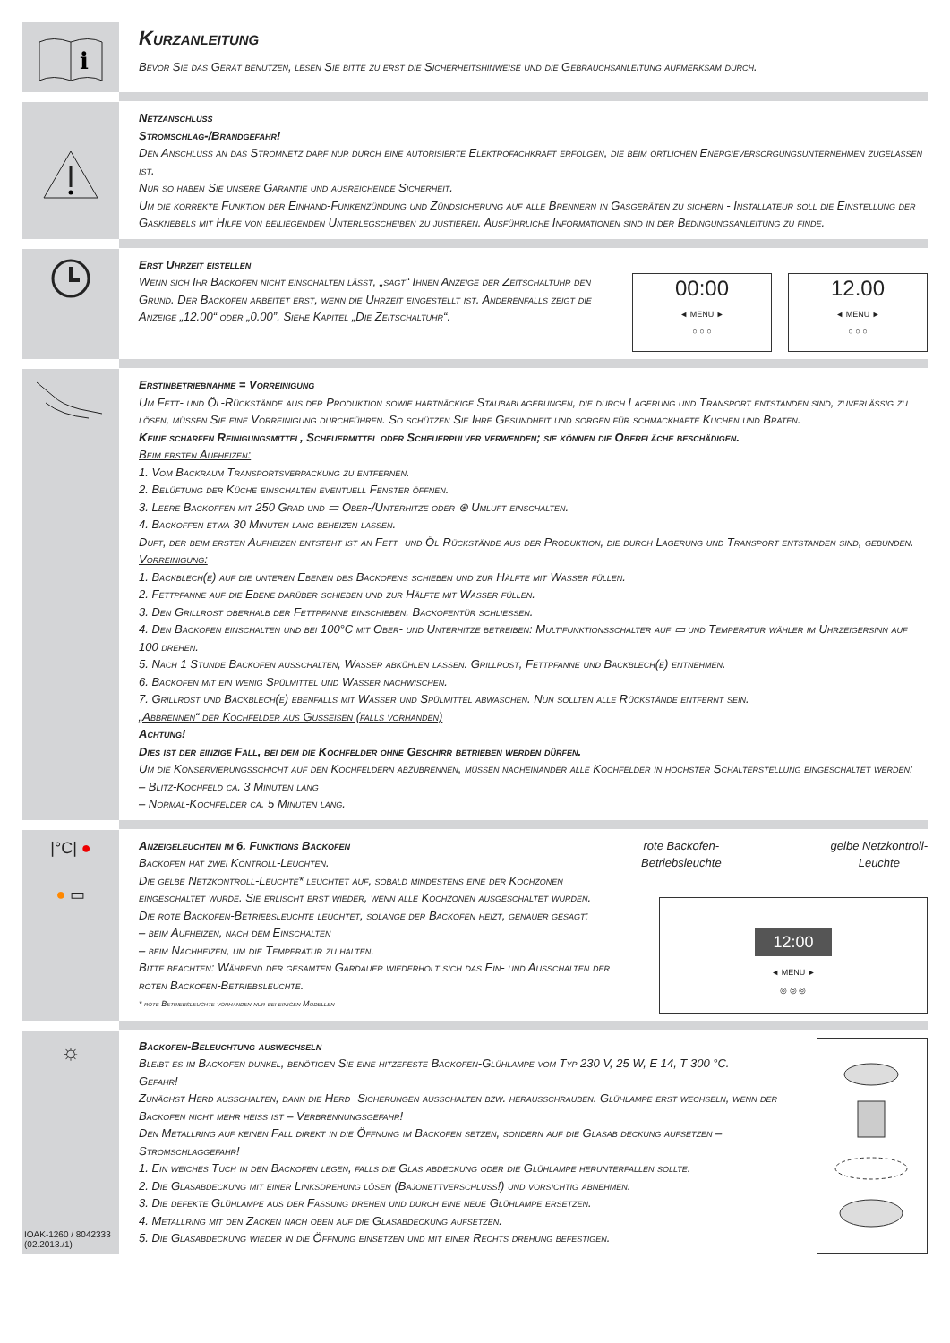i
Kurzanleitung
Bevor Sie das Gerät benutzen, lesen Sie bitte zu erst die Sicherheitshinweise und die Gebrauchsanleitung aufmerksam durch.
Netzanschluss
Stromschlag-/Brandgefahr!
Den Anschluss an das Stromnetz darf nur durch eine autorisierte Elektrofachkraft erfolgen, die beim örtlichen Energieversorgungsunternehmen zugelassen ist.
Nur so haben Sie unsere Garantie und ausreichende Sicherheit.
Um die korrekte Funktion der Einhand-Funkenzündung und Zündsicherung auf alle Brennern in Gasgeräten zu sichern - Installateur soll die Einstellung der Gasknebels mit Hilfe von beiliegenden Unterlegscheiben zu justieren. Ausführliche Informationen sind in der Bedingungsanleitung zu finde.
Erst Uhrzeit eistellen
Wenn sich Ihr Backofen nicht einschalten lässt, „sagt“ Ihnen Anzeige der Zeitschaltuhr den Grund. Der Backofen arbeitet erst, wenn die Uhrzeit eingestellt ist. Anderenfalls zeigt die Anzeige „12.00“ oder „0.00”. Siehe Kapitel „Die Zeitschaltuhr“.
00:00
◄ MENU ►
○ ○ ○
12.00
◄ MENU ►
○ ○ ○
Erstinbetriebnahme = Vorreinigung
Um Fett- und Öl-Rückstände aus der Produktion sowie hartnäckige Staubablagerungen, die durch Lagerung und Transport entstanden sind, zuverlässig zu lösen, müssen Sie eine Vorreinigung durchführen. So schützen Sie Ihre Gesundheit und sorgen für schmackhafte Kuchen und Braten.
Keine scharfen Reinigungsmittel, Scheuermittel oder Scheuerpulver verwenden; sie können die Oberfläche beschädigen.
Beim ersten Aufheizen:
1. Vom Backraum Transportsverpackung zu entfernen.
2. Belüftung der Küche einschalten eventuell Fenster öffnen.
3. Leere Backoffen mit 250 Grad und ▭ Ober-/Unterhitze oder ⊛ Umluft einschalten.
4. Backoffen etwa 30 Minuten lang beheizen lassen.
Duft, der beim ersten Aufheizen entsteht ist an Fett- und Öl-Rückstände aus der Produktion, die durch Lagerung und Transport entstanden sind, gebunden.
Vorreinigung:
1. Backblech(e) auf die unteren Ebenen des Backofens schieben und zur Hälfte mit Wasser füllen.
2. Fettpfanne auf die Ebene darüber schieben und zur Hälfte mit Wasser füllen.
3. Den Grillrost oberhalb der Fettpfanne einschieben. Backofentür schliessen.
4. Den Backofen einschalten und bei 100°C mit Ober- und Unterhitze betreiben: Multifunktionsschalter auf ▭ und Temperatur wähler im Uhrzeigersinn auf 100 drehen.
5. Nach 1 Stunde Backofen ausschalten, Wasser abkühlen lassen. Grillrost, Fettpfanne und Backblech(e) entnehmen.
6. Backofen mit ein wenig Spülmittel und Wasser nachwischen.
7. Grillrost und Backblech(e) ebenfalls mit Wasser und Spülmittel abwaschen. Nun sollten alle Rückstände entfernt sein.
„Abbrennen“ der Kochfelder aus Gusseisen (falls vorhanden)
Achtung!
Dies ist der einzige Fall, bei dem die Kochfelder ohne Geschirr betrieben werden dürfen.
Um die Konservierungsschicht auf den Kochfeldern abzubrennen, müssen nacheinander alle Kochfelder in höchster Schalterstellung eingeschaltet werden:
– Blitz-Kochfeld ca. 3 Minuten lang
– Normal-Kochfelder ca. 5 Minuten lang.
|°C| ●
● ▭
Anzeigeleuchten im 6. Funktions Backofen
Backofen hat zwei Kontroll-Leuchten.
Die gelbe Netzkontroll-Leuchte* leuchtet auf, sobald mindestens eine der Kochzonen eingeschaltet wurde. Sie erlischt erst wieder, wenn alle Kochzonen ausgeschaltet wurden.
Die rote Backofen-Betriebsleuchte leuchtet, solange der Backofen heizt, genauer gesagt:
– beim Aufheizen, nach dem Einschalten
– beim Nachheizen, um die Temperatur zu halten.
Bitte beachten: Während der gesamten Gardauer wiederholt sich das Ein- und Ausschalten der roten Backofen-Betriebsleuchte.
* rote Betriebsleuchte vorhanden nur bei einigen Modellen
rote Backofen-
Betriebsleuchte
gelbe Netzkontroll-
Leuchte
12:00
◄ MENU ►
◎ ◎ ◎
☼
IOAK-1260 / 8042333
(02.2013./1)
Backofen-Beleuchtung auswechseln
Bleibt es im Backofen dunkel, benötigen Sie eine hitzefeste Backofen-Glühlampe vom Typ 230 V, 25 W, E 14, T 300 °C.
Gefahr!
Zunächst Herd ausschalten, dann die Herd- Sicherungen ausschalten bzw. herausschrauben. Glühlampe erst wechseln, wenn der Backofen nicht mehr heiss ist – Verbrennungsgefahr!
Den Metallring auf keinen Fall direkt in die Öffnung im Backofen setzen, sondern auf die Glasab deckung aufsetzen – Stromschlaggefahr!
1. Ein weiches Tuch in den Backofen legen, falls die Glas abdeckung oder die Glühlampe herunterfallen sollte.
2. Die Glasabdeckung mit einer Linksdrehung lösen (Bajonettverschluss!) und vorsichtig abnehmen.
3. Die defekte Glühlampe aus der Fassung drehen und durch eine neue Glühlampe ersetzen.
4. Metallring mit den Zacken nach oben auf die Glasabdeckung aufsetzen.
5. Die Glasabdeckung wieder in die Öffnung einsetzen und mit einer Rechts drehung befestigen.